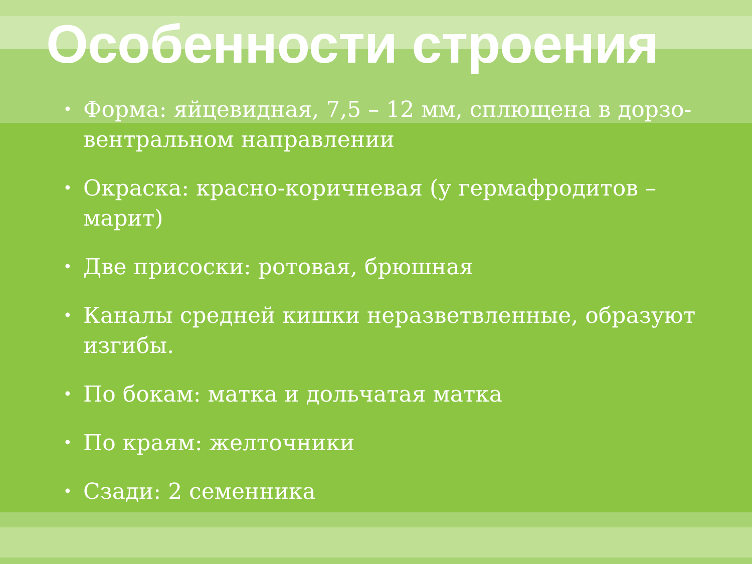Особенности строения
• Форма: яйцевидная, 7,5 – 12 мм, сплющена в дорзо-вентральном направлении
• Окраска: красно-коричневая (у гермафродитов – марит)
• Две присоски: ротовая, брюшная
• Каналы средней кишки неразветвленные, образуют изгибы.
• По бокам: матка и дольчатая матка
• По краям: желточники
• Сзади: 2 семенника